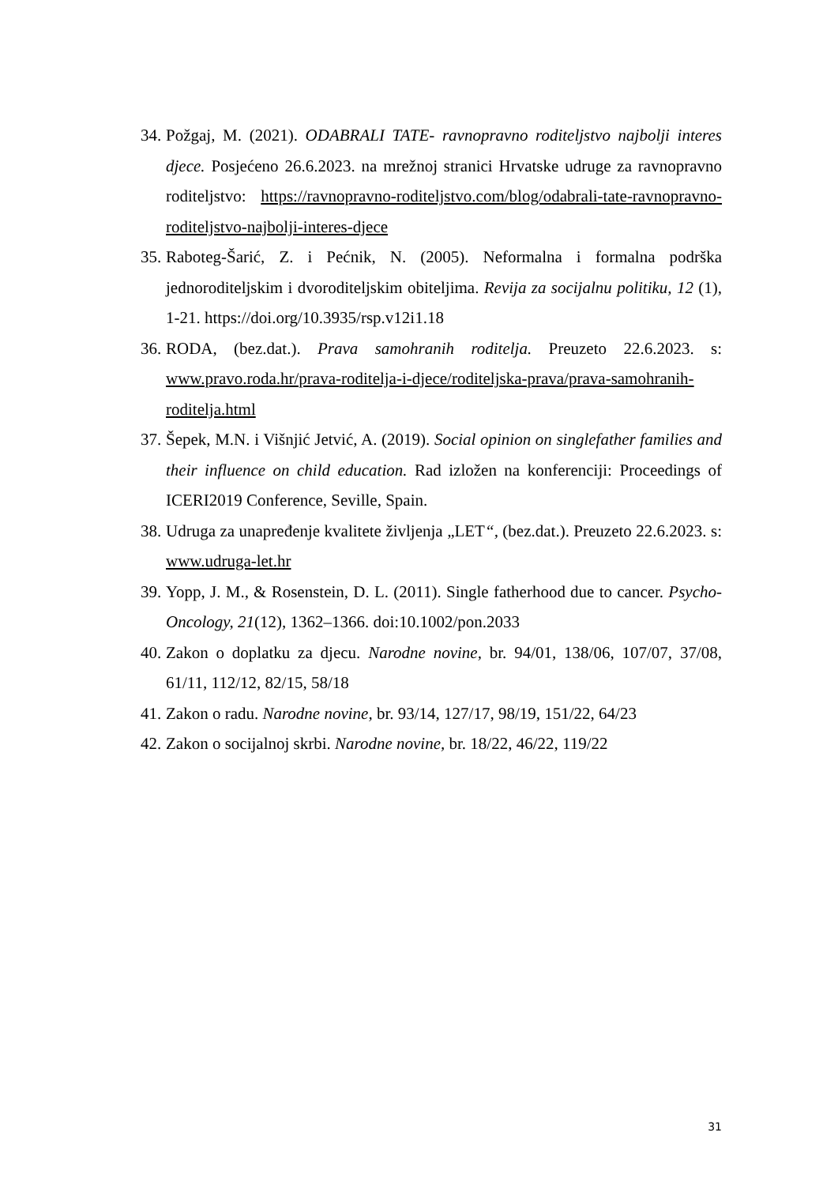34. Požgaj, M. (2021). ODABRALI TATE- ravnopravno roditeljstvo najbolji interes djece. Posjećeno 26.6.2023. na mrežnoj stranici Hrvatske udruge za ravnopravno roditeljstvo: https://ravnopravno-roditeljstvo.com/blog/odabrali-tate-ravnopravno-roditeljstvo-najbolji-interes-djece
35. Raboteg-Šarić, Z. i Pećnik, N. (2005). Neformalna i formalna podrška jednoroditeljskim i dvoroditeljskim obiteljima. Revija za socijalnu politiku, 12 (1), 1-21. https://doi.org/10.3935/rsp.v12i1.18
36. RODA, (bez.dat.). Prava samohranih roditelja. Preuzeto 22.6.2023. s: www.pravo.roda.hr/prava-roditelja-i-djece/roditeljska-prava/prava-samohranih-roditelja.html
37. Šepek, M.N. i Višnjić Jetvić, A. (2019). Social opinion on singlefather families and their influence on child education. Rad izložen na konferenciji: Proceedings of ICERI2019 Conference, Seville, Spain.
38. Udruga za unapređenje kvalitete življenja „LET“, (bez.dat.). Preuzeto 22.6.2023. s: www.udruga-let.hr
39. Yopp, J. M., & Rosenstein, D. L. (2011). Single fatherhood due to cancer. Psycho-Oncology, 21(12), 1362–1366. doi:10.1002/pon.2033
40. Zakon o doplatku za djecu. Narodne novine, br. 94/01, 138/06, 107/07, 37/08, 61/11, 112/12, 82/15, 58/18
41. Zakon o radu. Narodne novine, br. 93/14, 127/17, 98/19, 151/22, 64/23
42. Zakon o socijalnoj skrbi. Narodne novine, br. 18/22, 46/22, 119/22
31